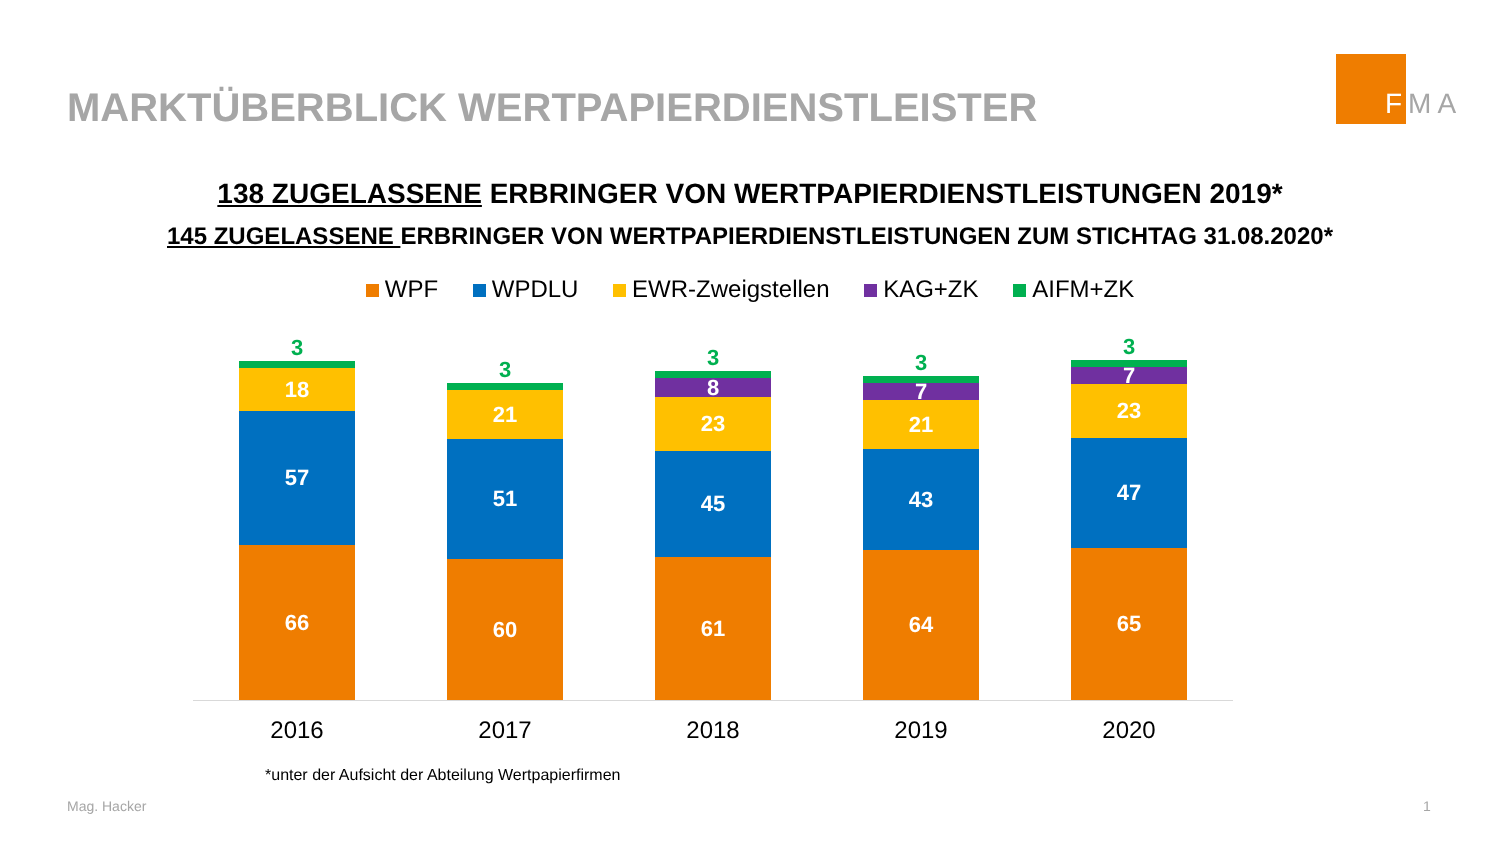MARKTÜBERBLICK WERTPAPIERDIENSTLEISTER
FMA
138 ZUGELASSENE ERBRINGER VON WERTPAPIERDIENSTLEISTUNGEN 2019*
145 ZUGELASSENE ERBRINGER VON WERTPAPIERDIENSTLEISTUNGEN ZUM STICHTAG 31.08.2020*
WPF WPDLU EWR-Zweigstellen KAG+ZK AIFM+ZK
3
18
57
66
3
21
51
60
3
8
23
45
61
3
7
21
43
64
3
7
23
47
65
2016 2017 2018 2019 2020
*unter der Aufsicht der Abteilung Wertpapierfirmen
Mag. Hacker 1